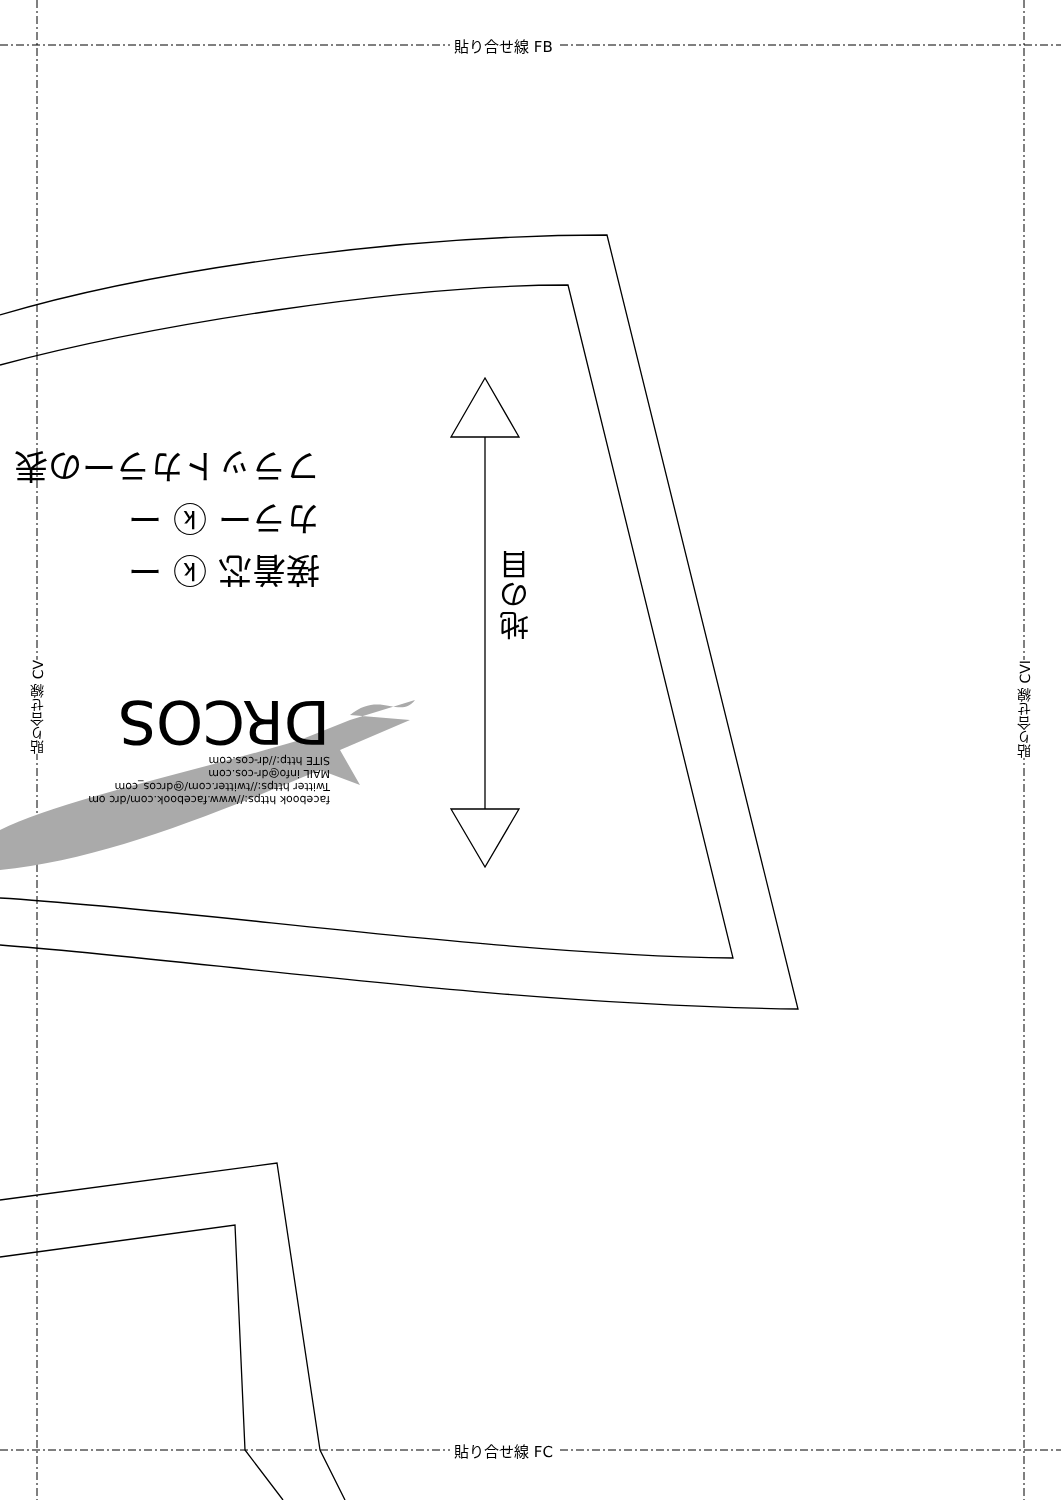貼り合せ線 FB
貼り合せ線 FC
貼り合せ線 CV
貼り合せ線 CVI
地の目
接着芯 ⓚ ー
カラー ⓚ ー
フラットカラーの表
facebook https://www.facebook.com/drc om
Twitter https://twitter.com/@drcos_com
MAIL info@dr-cos.com
SITE http://dr-cos.com
DRCOS